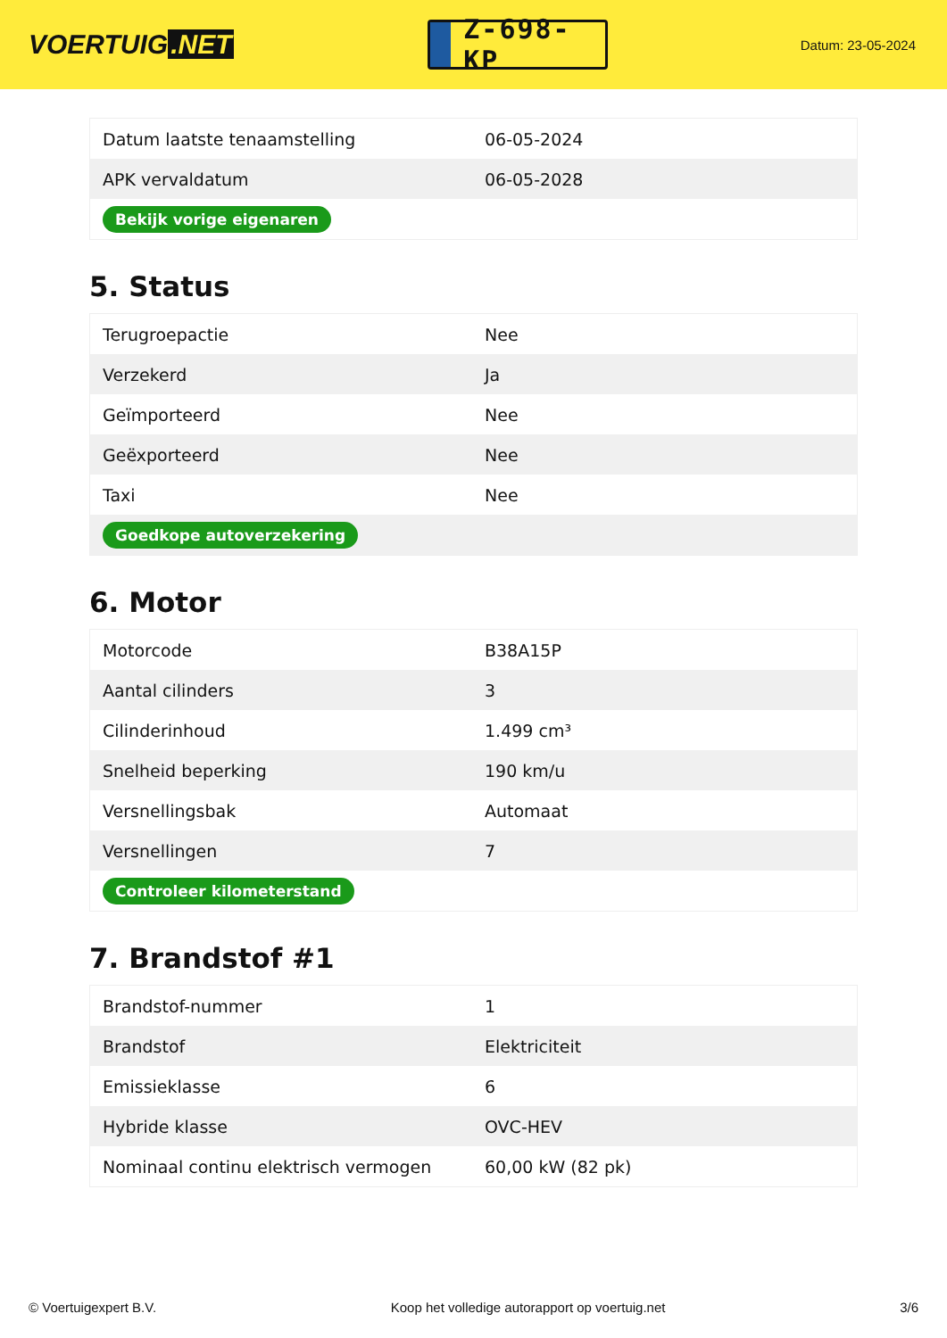VOERTUIG.NET
Z-698-KP
Datum: 23-05-2024
| Datum laatste tenaamstelling | 06-05-2024 |
| APK vervaldatum | 06-05-2028 |
| Bekijk vorige eigenaren | |
5. Status
| Terugroepactie | Nee |
| Verzekerd | Ja |
| Geïmporteerd | Nee |
| Geëxporteerd | Nee |
| Taxi | Nee |
| Goedkope autoverzekering | |
6. Motor
| Motorcode | B38A15P |
| Aantal cilinders | 3 |
| Cilinderinhoud | 1.499 cm³ |
| Snelheid beperking | 190 km/u |
| Versnellingsbak | Automaat |
| Versnellingen | 7 |
| Controleer kilometerstand | |
7. Brandstof #1
| Brandstof-nummer | 1 |
| Brandstof | Elektriciteit |
| Emissieklasse | 6 |
| Hybride klasse | OVC-HEV |
| Nominaal continu elektrisch vermogen | 60,00 kW (82 pk) |
© Voertuigexpert B.V. Koop het volledige autorapport op voertuig.net 3/6